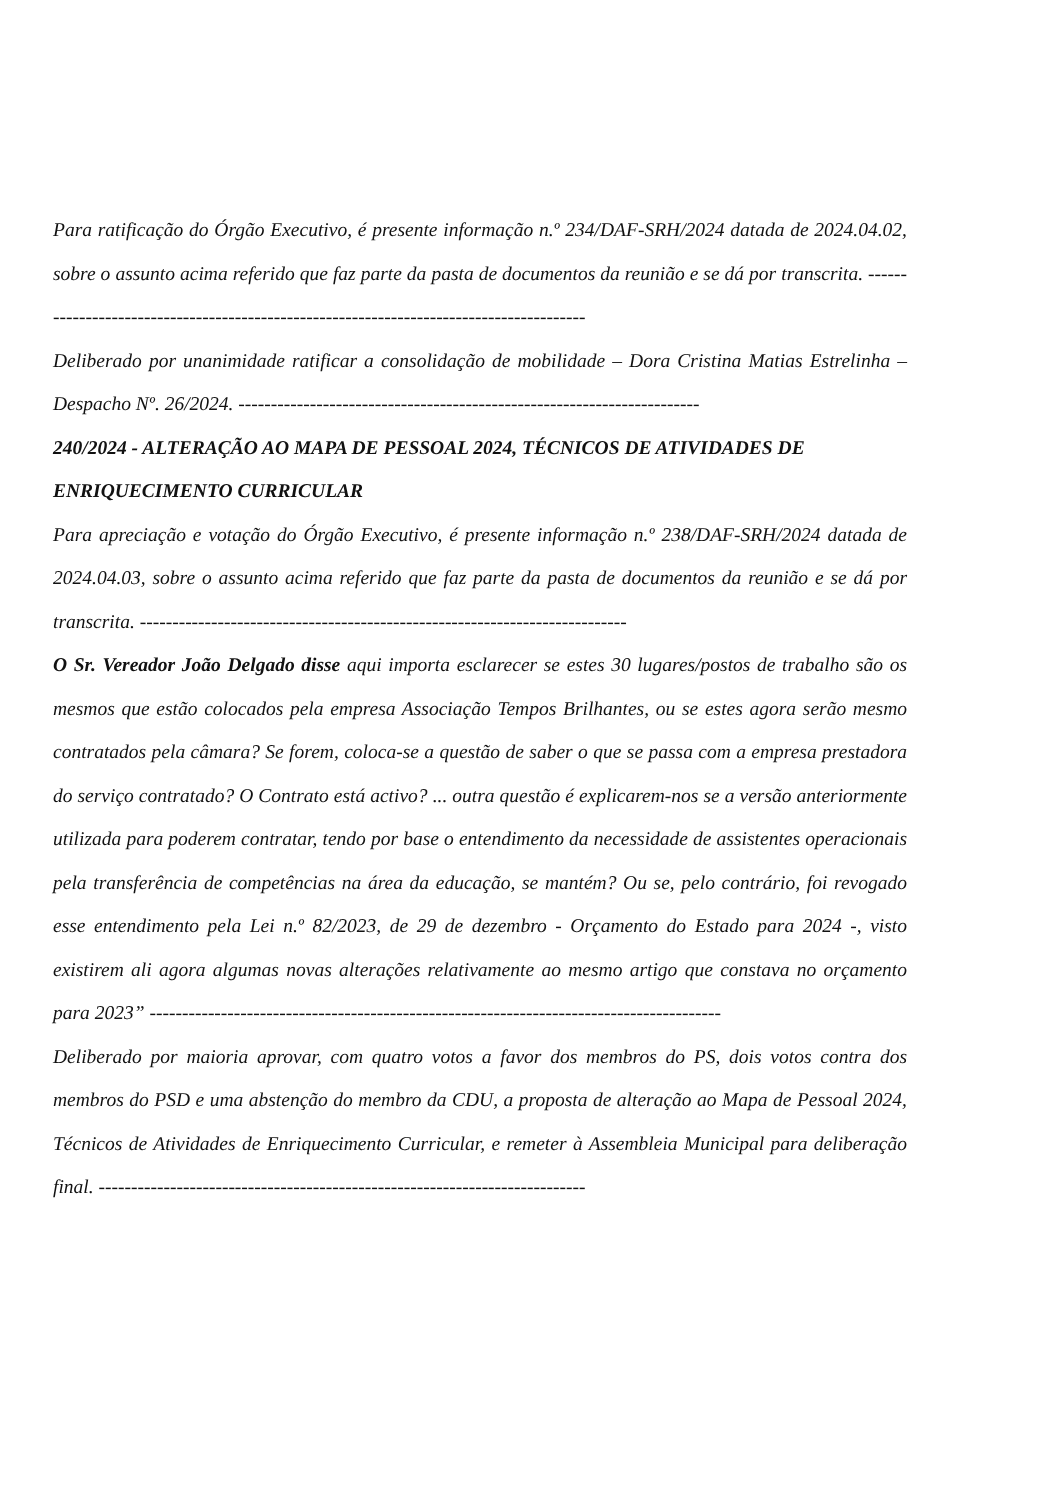Para ratificação do Órgão Executivo, é presente informação n.º 234/DAF-SRH/2024 datada de 2024.04.02, sobre o assunto acima referido que faz parte da pasta de documentos da reunião e se dá por transcrita. ----------------------------------------------------------------------------------------
Deliberado por unanimidade ratificar a consolidação de mobilidade – Dora Cristina Matias Estrelinha – Despacho Nº. 26/2024. -----------------------------------------------------------------------
240/2024 - ALTERAÇÃO AO MAPA DE PESSOAL 2024, TÉCNICOS DE ATIVIDADES DE ENRIQUECIMENTO CURRICULAR
Para apreciação e votação do Órgão Executivo, é presente informação n.º 238/DAF-SRH/2024 datada de 2024.04.03, sobre o assunto acima referido que faz parte da pasta de documentos da reunião e se dá por transcrita. ---------------------------------------------------------------------------
O Sr. Vereador João Delgado disse aqui importa esclarecer se estes 30 lugares/postos de trabalho são os mesmos que estão colocados pela empresa Associação Tempos Brilhantes, ou se estes agora serão mesmo contratados pela câmara? Se forem, coloca-se a questão de saber o que se passa com a empresa prestadora do serviço contratado? O Contrato está activo? ... outra questão é explicarem-nos se a versão anteriormente utilizada para poderem contratar, tendo por base o entendimento da necessidade de assistentes operacionais pela transferência de competências na área da educação, se mantém? Ou se, pelo contrário, foi revogado esse entendimento pela Lei n.º 82/2023, de 29 de dezembro - Orçamento do Estado para 2024 -, visto existirem ali agora algumas novas alterações relativamente ao mesmo artigo que constava no orçamento para 2023” ----------------------------------------------------------------------------------------
Deliberado por maioria aprovar, com quatro votos a favor dos membros do PS, dois votos contra dos membros do PSD e uma abstenção do membro da CDU, a proposta de alteração ao Mapa de Pessoal 2024, Técnicos de Atividades de Enriquecimento Curricular, e remeter à Assembleia Municipal para deliberação final. ---------------------------------------------------------------------------